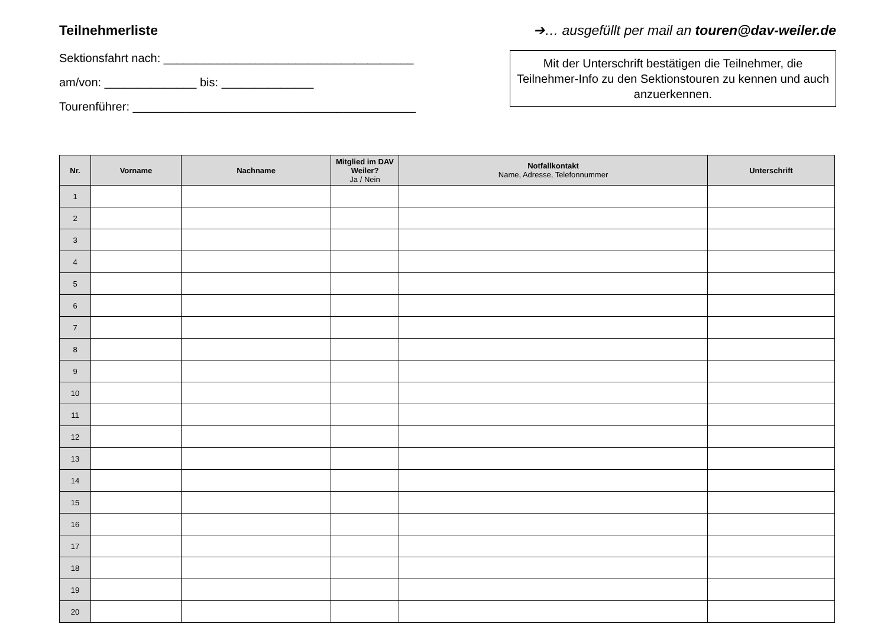Teilnehmerliste
Sektionsfahrt nach: ______________________________________
am/von: ______________ bis: ______________
Tourenführer: ___________________________________________
➔… ausgefüllt per mail an touren@dav-weiler.de
Mit der Unterschrift bestätigen die Teilnehmer, die Teilnehmer-Info zu den Sektionstouren zu kennen und auch anzuerkennen.
| Nr. | Vorname | Nachname | Mitglied im DAV Weiler? Ja / Nein | Notfallkontakt Name, Adresse, Telefonnummer | Unterschrift |
| --- | --- | --- | --- | --- | --- |
| 1 | | | | | |
| 2 | | | | | |
| 3 | | | | | |
| 4 | | | | | |
| 5 | | | | | |
| 6 | | | | | |
| 7 | | | | | |
| 8 | | | | | |
| 9 | | | | | |
| 10 | | | | | |
| 11 | | | | | |
| 12 | | | | | |
| 13 | | | | | |
| 14 | | | | | |
| 15 | | | | | |
| 16 | | | | | |
| 17 | | | | | |
| 18 | | | | | |
| 19 | | | | | |
| 20 | | | | | |